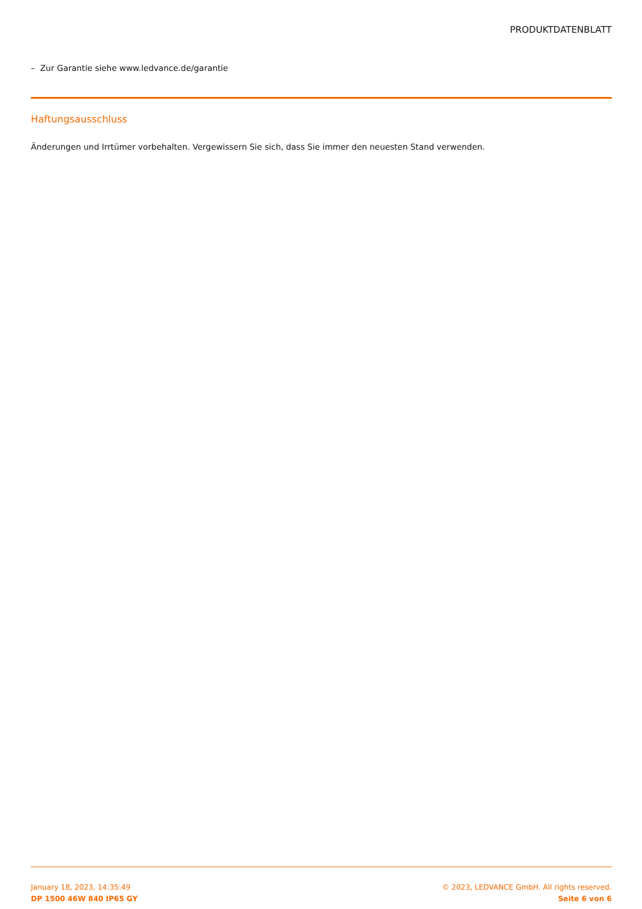PRODUKTDATENBLATT
– Zur Garantie siehe www.ledvance.de/garantie
Haftungsausschluss
Änderungen und Irrtümer vorbehalten. Vergewissern Sie sich, dass Sie immer den neuesten Stand verwenden.
January 18, 2023, 14:35:49
DP 1500 46W 840 IP65 GY
© 2023, LEDVANCE GmbH. All rights reserved.
Seite 6 von 6